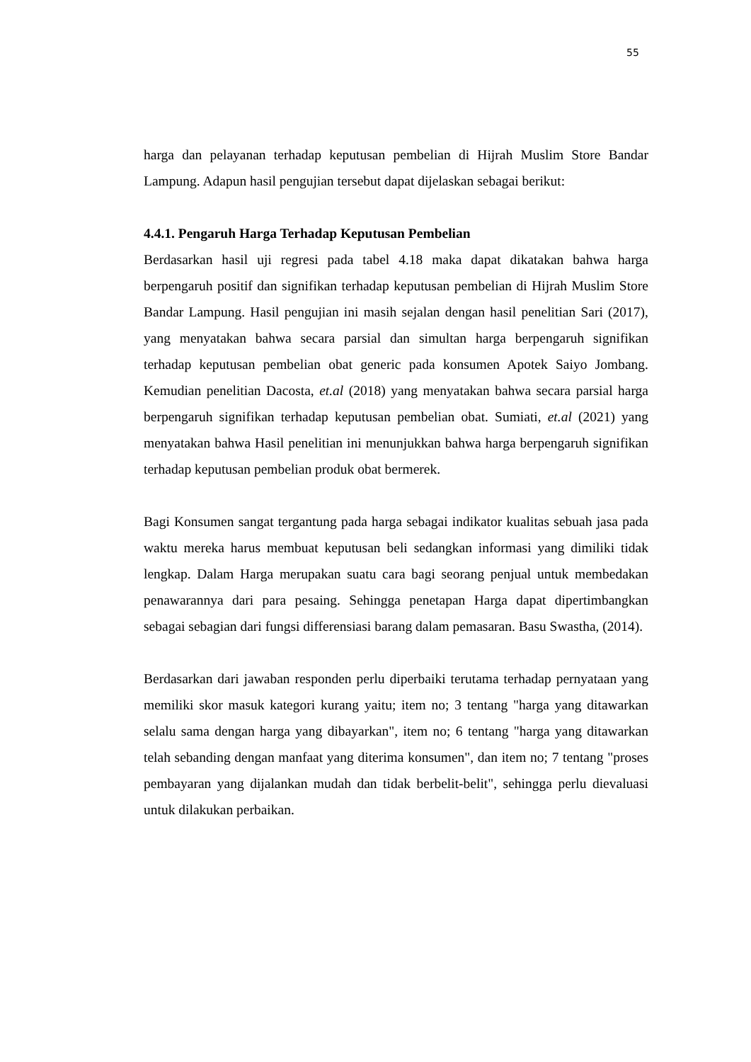55
harga dan pelayanan terhadap keputusan pembelian di Hijrah Muslim Store Bandar Lampung. Adapun hasil pengujian tersebut dapat dijelaskan sebagai berikut:
4.4.1. Pengaruh Harga Terhadap Keputusan Pembelian
Berdasarkan hasil uji regresi pada tabel 4.18 maka dapat dikatakan bahwa harga berpengaruh positif dan signifikan terhadap keputusan pembelian di Hijrah Muslim Store Bandar Lampung. Hasil pengujian ini masih sejalan dengan hasil penelitian Sari (2017), yang menyatakan bahwa secara parsial dan simultan harga berpengaruh signifikan terhadap keputusan pembelian obat generic pada konsumen Apotek Saiyo Jombang. Kemudian penelitian Dacosta, et.al (2018) yang menyatakan bahwa secara parsial harga berpengaruh signifikan terhadap keputusan pembelian obat. Sumiati, et.al (2021) yang menyatakan bahwa Hasil penelitian ini menunjukkan bahwa harga berpengaruh signifikan terhadap keputusan pembelian produk obat bermerek.
Bagi Konsumen sangat tergantung pada harga sebagai indikator kualitas sebuah jasa pada waktu mereka harus membuat keputusan beli sedangkan informasi yang dimiliki tidak lengkap. Dalam Harga merupakan suatu cara bagi seorang penjual untuk membedakan penawarannya dari para pesaing. Sehingga penetapan Harga dapat dipertimbangkan sebagai sebagian dari fungsi differensiasi barang dalam pemasaran. Basu Swastha, (2014).
Berdasarkan dari jawaban responden perlu diperbaiki terutama terhadap pernyataan yang memiliki skor masuk kategori kurang yaitu; item no; 3 tentang "harga yang ditawarkan selalu sama dengan harga yang dibayarkan", item no; 6 tentang "harga yang ditawarkan telah sebanding dengan manfaat yang diterima konsumen", dan item no; 7 tentang "proses pembayaran yang dijalankan mudah dan tidak berbelit-belit", sehingga perlu dievaluasi untuk dilakukan perbaikan.